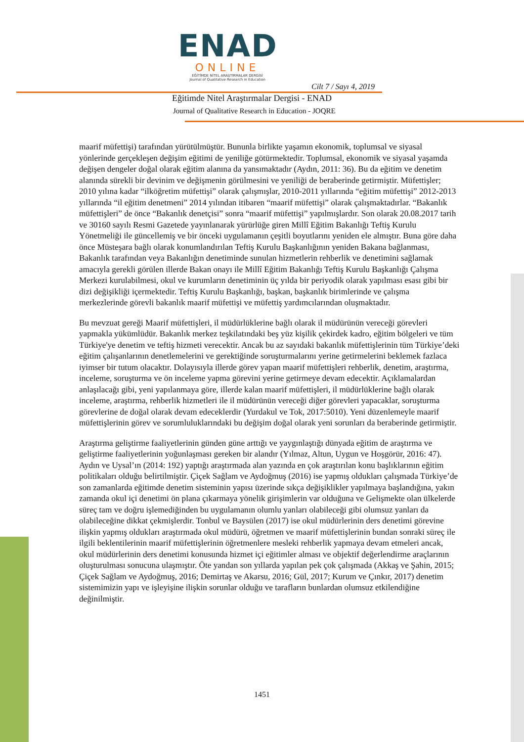ENAD
ONLINE
EĞİTİMDE NİTEL ARAŞTIRMALAR DERGİSİ
Journal of Qualitative Research in Education
Cilt 7 / Sayı 4, 2019
Eğitimde Nitel Araştırmalar Dergisi - ENAD
Journal of Qualitative Research in Education - JOQRE
maarif müfettişi) tarafından yürütülmüştür. Bununla birlikte yaşamın ekonomik, toplumsal ve siyasal yönlerinde gerçekleşen değişim eğitimi de yeniliğe götürmektedir. Toplumsal, ekonomik ve siyasal yaşamda değişen dengeler doğal olarak eğitim alanına da yansımaktadır (Aydın, 2011: 36). Bu da eğitim ve denetim alanında sürekli bir devinim ve değişmenin görülmesini ve yeniliği de beraberinde getirmiştir. Müfettişler; 2010 yılına kadar “ilköğretim müfettişi” olarak çalışmışlar, 2010-2011 yıllarında “eğitim müfettişi” 2012-2013 yıllarında “il eğitim denetmeni” 2014 yılından itibaren “maarif müfettişi” olarak çalışmaktadırlar. “Bakanlık müfettişleri” de önce “Bakanlık denetçisi” sonra “maarif müfettişi” yapılmışlardır. Son olarak 20.08.2017 tarih ve 30160 sayılı Resmi Gazetede yayınlanarak yürürlüğe giren Millî Eğitim Bakanlığı Teftiş Kurulu Yönetmeliği ile güncellemiş ve bir önceki uygulamanın çeşitli boyutlarını yeniden ele almıştır. Buna göre daha önce Müsteşara bağlı olarak konumlandırılan Teftiş Kurulu Başkanlığının yeniden Bakana bağlanması, Bakanlık tarafından veya Bakanlığın denetiminde sunulan hizmetlerin rehberlik ve denetimini sağlamak amacıyla gerekli görülen illerde Bakan onayı ile Millî Eğitim Bakanlığı Teftiş Kurulu Başkanlığı Çalışma Merkezi kurulabilmesi, okul ve kurumların denetiminin üç yılda bir periyodik olarak yapılması esası gibi bir dizi değişikliği içermektedir. Teftiş Kurulu Başkanlığı, başkan, başkanlık birimlerinde ve çalışma merkezlerinde görevli bakanlık maarif müfettişi ve müfettiş yardımcılarından oluşmaktadır.
Bu mevzuat gereği Maarif müfettişleri, il müdürlüklerine bağlı olarak il müdürünün vereceği görevleri yapmakla yükümlüdür. Bakanlık merkez teşkilatındaki beş yüz kişilik çekirdek kadro, eğitim bölgeleri ve tüm Türkiye'ye denetim ve teftiş hizmeti verecektir. Ancak bu az sayıdaki bakanlık müfettişlerinin tüm Türkiye’deki eğitim çalışanlarının denetlemelerini ve gerektiğinde soruşturmalarını yerine getirmelerini beklemek fazlaca iyimser bir tutum olacaktır. Dolayısıyla illerde görev yapan maarif müfettişleri rehberlik, denetim, araştırma, inceleme, soruşturma ve ön inceleme yapma görevini yerine getirmeye devam edecektir. Açıklamalardan anlaşılacağı gibi, yeni yapılanmaya göre, illerde kalan maarif müfettişleri, il müdürlüklerine bağlı olarak inceleme, araştırma, rehberlik hizmetleri ile il müdürünün vereceği diğer görevleri yapacaklar, soruşturma görevlerine de doğal olarak devam edeceklerdir (Yurdakul ve Tok, 2017:5010). Yeni düzenlemeyle maarif müfettişlerinin görev ve sorumluluklarındaki bu değişim doğal olarak yeni sorunları da beraberinde getirmiştir.
Araştırma geliştirme faaliyetlerinin günden güne arttığı ve yaygınlaştığı dünyada eğitim de araştırma ve geliştirme faaliyetlerinin yoğunlaşması gereken bir alandır (Yılmaz, Altun, Uygun ve Hoşgörür, 2016: 47). Aydın ve Uysal’ın (2014: 192) yaptığı araştırmada alan yazında en çok araştırılan konu başlıklarının eğitim politikaları olduğu belirtilmiştir. Çiçek Sağlam ve Aydoğmuş (2016) ise yapmış oldukları çalışmada Türkiye’de son zamanlarda eğitimde denetim sisteminin yapısı üzerinde sıkça değişiklikler yapılmaya başlandığına, yakın zamanda okul içi denetimi ön plana çıkarmaya yönelik girişimlerin var olduğuna ve Gelişmekte olan ülkelerde süreç tam ve doğru işlemediğinden bu uygulamanın olumlu yanları olabileceği gibi olumsuz yanları da olabileceğine dikkat çekmişlerdir. Tonbul ve Baysülen (2017) ise okul müdürlerinin ders denetimi görevine ilişkin yapmış oldukları araştırmada okul müdürü, öğretmen ve maarif müfettişlerinin bundan sonraki süreç ile ilgili beklentilerinin maarif müfettişlerinin öğretmenlere mesleki rehberlik yapmaya devam etmeleri ancak, okul müdürlerinin ders denetimi konusunda hizmet içi eğitimler alması ve objektif değerlendirme araçlarının oluşturulması sonucuna ulaşmıştır. Öte yandan son yıllarda yapılan pek çok çalışmada (Akkaş ve Şahin, 2015; Çiçek Sağlam ve Aydoğmuş, 2016; Demirtaş ve Akarsu, 2016; Gül, 2017; Kurum ve Çınkır, 2017) denetim sistemimizin yapı ve işleyişine ilişkin sorunlar olduğu ve tarafların bunlardan olumsuz etkilendiğine değinilmiştir.
1451